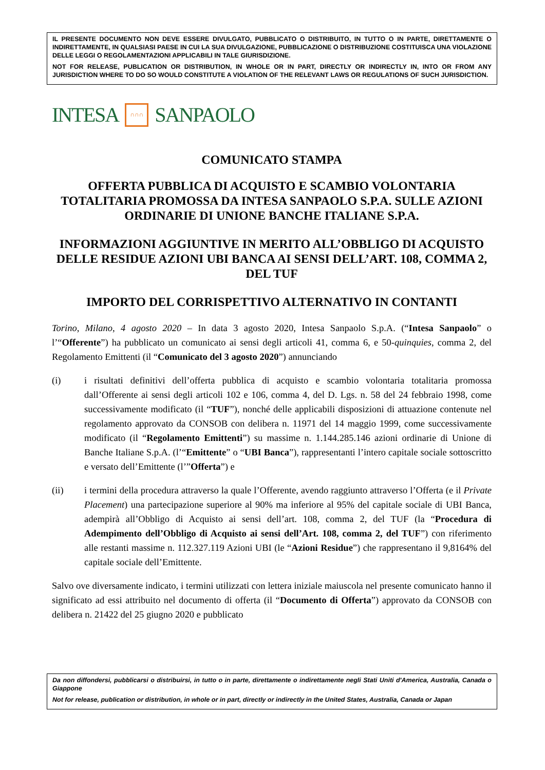IL PRESENTE DOCUMENTO NON DEVE ESSERE DIVULGATO, PUBBLICATO O DISTRIBUITO, IN TUTTO O IN PARTE, DIRETTAMENTE O INDIRETTAMENTE, IN QUALSIASI PAESE IN CUI LA SUA DIVULGAZIONE, PUBBLICAZIONE O DISTRIBUZIONE COSTITUISCA UNA VIOLAZIONE DELLE LEGGI O REGOLAMENTAZIONI APPLICABILI IN TALE GIURISDIZIONE.
NOT FOR RELEASE, PUBLICATION OR DISTRIBUTION, IN WHOLE OR IN PART, DIRECTLY OR INDIRECTLY IN, INTO OR FROM ANY JURISDICTION WHERE TO DO SO WOULD CONSTITUTE A VIOLATION OF THE RELEVANT LAWS OR REGULATIONS OF SUCH JURISDICTION.
INTESA
∩∩∩
SANPAOLO
COMUNICATO STAMPA
OFFERTA PUBBLICA DI ACQUISTO E SCAMBIO VOLONTARIA TOTALITARIA PROMOSSA DA INTESA SANPAOLO S.P.A. SULLE AZIONI ORDINARIE DI UNIONE BANCHE ITALIANE S.P.A.
INFORMAZIONI AGGIUNTIVE IN MERITO ALL’OBBLIGO DI ACQUISTO DELLE RESIDUE AZIONI UBI BANCA AI SENSI DELL’ART. 108, COMMA 2, DEL TUF
IMPORTO DEL CORRISPETTIVO ALTERNATIVO IN CONTANTI
Torino, Milano, 4 agosto 2020 – In data 3 agosto 2020, Intesa Sanpaolo S.p.A. (“Intesa Sanpaolo” o l’“Offerente”) ha pubblicato un comunicato ai sensi degli articoli 41, comma 6, e 50-quinquies, comma 2, del Regolamento Emittenti (il “Comunicato del 3 agosto 2020”) annunciando
(i) i risultati definitivi dell’offerta pubblica di acquisto e scambio volontaria totalitaria promossa dall’Offerente ai sensi degli articoli 102 e 106, comma 4, del D. Lgs. n. 58 del 24 febbraio 1998, come successivamente modificato (il “TUF”), nonché delle applicabili disposizioni di attuazione contenute nel regolamento approvato da CONSOB con delibera n. 11971 del 14 maggio 1999, come successivamente modificato (il “Regolamento Emittenti”) su massime n. 1.144.285.146 azioni ordinarie di Unione di Banche Italiane S.p.A. (l’“Emittente” o “UBI Banca”), rappresentanti l’intero capitale sociale sottoscritto e versato dell’Emittente (l’”Offerta”) e
(ii) i termini della procedura attraverso la quale l’Offerente, avendo raggiunto attraverso l’Offerta (e il Private Placement) una partecipazione superiore al 90% ma inferiore al 95% del capitale sociale di UBI Banca, adempirà all’Obbligo di Acquisto ai sensi dell’art. 108, comma 2, del TUF (la “Procedura di Adempimento dell’Obbligo di Acquisto ai sensi dell’Art. 108, comma 2, del TUF”) con riferimento alle restanti massime n. 112.327.119 Azioni UBI (le “Azioni Residue”) che rappresentano il 9,8164% del capitale sociale dell’Emittente.
Salvo ove diversamente indicato, i termini utilizzati con lettera iniziale maiuscola nel presente comunicato hanno il significato ad essi attribuito nel documento di offerta (il “Documento di Offerta”) approvato da CONSOB con delibera n. 21422 del 25 giugno 2020 e pubblicato
Da non diffondersi, pubblicarsi o distribuirsi, in tutto o in parte, direttamente o indirettamente negli Stati Uniti d'America, Australia, Canada o Giappone
Not for release, publication or distribution, in whole or in part, directly or indirectly in the United States, Australia, Canada or Japan